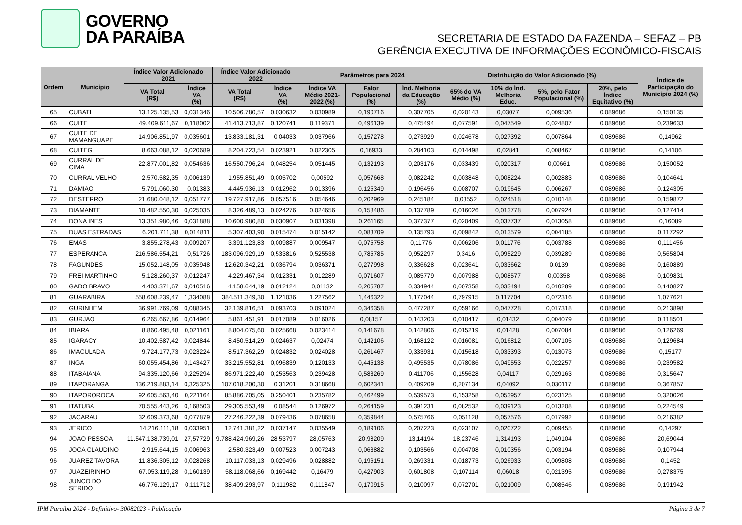GOVERNO
DA PARAÍBA
SECRETARIA DE ESTADO DA FAZENDA – SEFAZ – PB
GERÊNCIA EXECUTIVA DE INFORMAÇÕES ECONÔMICO-FISCAIS
| Ordem | Município | Índice Valor Adicionado 2021 | | Índice Valor Adicionado 2022 | | Parâmetros para 2024 | | | Distribuição do Valor Adicionado (%) | | | | Índice de Participação do Município 2024 (%) |
| --- | --- | --- | --- | --- | --- | --- | --- | --- | --- | --- | --- | --- | --- |
| | | VA Total (R$) | Índice VA (%) | VA Total (R$) | Índice VA (%) | Índice VA Médio 2021-2022 (%) | Fator Populacional (%) | Índ. Melhoria da Educação (%) | 65% do VA Médio (%) | 10% do Índ. Melhoria Educ. | 5%, pelo Fator Populacional (%) | 20%, pelo Índice Equitativo (%) | |
| 65 | CUBATI | 13.125.135,53 | 0,031346 | 10.506.780,57 | 0,030632 | 0,030989 | 0,190716 | 0,307705 | 0,020143 | 0,03077 | 0,009536 | 0,089686 | 0,150135 |
| 66 | CUITE | 49.409.611,67 | 0,118002 | 41.413.713,87 | 0,120741 | 0,119371 | 0,496139 | 0,475494 | 0,077591 | 0,047549 | 0,024807 | 0,089686 | 0,239633 |
| 67 | CUITE DE MAMANGUAPE | 14.906.851,97 | 0,035601 | 13.833.181,31 | 0,04033 | 0,037966 | 0,157278 | 0,273929 | 0,024678 | 0,027392 | 0,007864 | 0,089686 | 0,14962 |
| 68 | CUITEGI | 8.663.088,12 | 0,020689 | 8.204.723,54 | 0,023921 | 0,022305 | 0,16933 | 0,284103 | 0,014498 | 0,02841 | 0,008467 | 0,089686 | 0,14106 |
| 69 | CURRAL DE CIMA | 22.877.001,82 | 0,054636 | 16.550.796,24 | 0,048254 | 0,051445 | 0,132193 | 0,203176 | 0,033439 | 0,020317 | 0,00661 | 0,089686 | 0,150052 |
| 70 | CURRAL VELHO | 2.570.582,35 | 0,006139 | 1.955.851,49 | 0,005702 | 0,00592 | 0,057668 | 0,082242 | 0,003848 | 0,008224 | 0,002883 | 0,089686 | 0,104641 |
| 71 | DAMIAO | 5.791.060,30 | 0,01383 | 4.445.936,13 | 0,012962 | 0,013396 | 0,125349 | 0,196456 | 0,008707 | 0,019645 | 0,006267 | 0,089686 | 0,124305 |
| 72 | DESTERRO | 21.680.048,12 | 0,051777 | 19.727.917,86 | 0,057516 | 0,054646 | 0,202969 | 0,245184 | 0,03552 | 0,024518 | 0,010148 | 0,089686 | 0,159872 |
| 73 | DIAMANTE | 10.482.550,30 | 0,025035 | 8.326.489,13 | 0,024276 | 0,024656 | 0,158486 | 0,137789 | 0,016026 | 0,013778 | 0,007924 | 0,089686 | 0,127414 |
| 74 | DONA INES | 13.351.980,46 | 0,031888 | 10.600.980,80 | 0,030907 | 0,031398 | 0,261165 | 0,377377 | 0,020409 | 0,037737 | 0,013058 | 0,089686 | 0,16089 |
| 75 | DUAS ESTRADAS | 6.201.711,38 | 0,014811 | 5.307.403,90 | 0,015474 | 0,015142 | 0,083709 | 0,135793 | 0,009842 | 0,013579 | 0,004185 | 0,089686 | 0,117292 |
| 76 | EMAS | 3.855.278,43 | 0,009207 | 3.391.123,83 | 0,009887 | 0,009547 | 0,075758 | 0,11776 | 0,006206 | 0,011776 | 0,003788 | 0,089686 | 0,111456 |
| 77 | ESPERANCA | 216.586.554,21 | 0,51726 | 183.096.929,19 | 0,533816 | 0,525538 | 0,785785 | 0,952297 | 0,3416 | 0,095229 | 0,039289 | 0,089686 | 0,565804 |
| 78 | FAGUNDES | 15.052.148,05 | 0,035948 | 12.620.342,21 | 0,036794 | 0,036371 | 0,277998 | 0,336628 | 0,023641 | 0,033662 | 0,0139 | 0,089686 | 0,160889 |
| 79 | FREI MARTINHO | 5.128.260,37 | 0,012247 | 4.229.467,34 | 0,012331 | 0,012289 | 0,071607 | 0,085779 | 0,007988 | 0,008577 | 0,00358 | 0,089686 | 0,109831 |
| 80 | GADO BRAVO | 4.403.371,67 | 0,010516 | 4.158.644,19 | 0,012124 | 0,01132 | 0,205787 | 0,334944 | 0,007358 | 0,033494 | 0,010289 | 0,089686 | 0,140827 |
| 81 | GUARABIRA | 558.608.239,47 | 1,334088 | 384.511.349,30 | 1,121036 | 1,227562 | 1,446322 | 1,177044 | 0,797915 | 0,117704 | 0,072316 | 0,089686 | 1,077621 |
| 82 | GURINHEM | 36.991.769,09 | 0,088345 | 32.139.816,51 | 0,093703 | 0,091024 | 0,346358 | 0,477287 | 0,059166 | 0,047728 | 0,017318 | 0,089686 | 0,213898 |
| 83 | GURJAO | 6.265.667,86 | 0,014964 | 5.861.451,91 | 0,017089 | 0,016026 | 0,08157 | 0,143203 | 0,010417 | 0,01432 | 0,004079 | 0,089686 | 0,118501 |
| 84 | IBIARA | 8.860.495,48 | 0,021161 | 8.804.075,60 | 0,025668 | 0,023414 | 0,141678 | 0,142806 | 0,015219 | 0,01428 | 0,007084 | 0,089686 | 0,126269 |
| 85 | IGARACY | 10.402.587,42 | 0,024844 | 8.450.514,29 | 0,024637 | 0,02474 | 0,142106 | 0,168122 | 0,016081 | 0,016812 | 0,007105 | 0,089686 | 0,129684 |
| 86 | IMACULADA | 9.724.177,73 | 0,023224 | 8.517.362,29 | 0,024832 | 0,024028 | 0,261467 | 0,333931 | 0,015618 | 0,033393 | 0,013073 | 0,089686 | 0,15177 |
| 87 | INGA | 60.055.454,86 | 0,143427 | 33.215.552,81 | 0,096839 | 0,120133 | 0,445138 | 0,495535 | 0,078086 | 0,049553 | 0,022257 | 0,089686 | 0,239582 |
| 88 | ITABAIANA | 94.335.120,66 | 0,225294 | 86.971.222,40 | 0,253563 | 0,239428 | 0,583269 | 0,411706 | 0,155628 | 0,04117 | 0,029163 | 0,089686 | 0,315647 |
| 89 | ITAPORANGA | 136.219.883,14 | 0,325325 | 107.018.200,30 | 0,31201 | 0,318668 | 0,602341 | 0,409209 | 0,207134 | 0,04092 | 0,030117 | 0,089686 | 0,367857 |
| 90 | ITAPOROROCA | 92.605.563,40 | 0,221164 | 85.886.705,05 | 0,250401 | 0,235782 | 0,462499 | 0,539573 | 0,153258 | 0,053957 | 0,023125 | 0,089686 | 0,320026 |
| 91 | ITATUBA | 70.555.443,26 | 0,168503 | 29.305.553,49 | 0,08544 | 0,126972 | 0,264159 | 0,391231 | 0,082532 | 0,039123 | 0,013208 | 0,089686 | 0,224549 |
| 92 | JACARAU | 32.609.373,68 | 0,077879 | 27.246.222,39 | 0,079436 | 0,078658 | 0,359844 | 0,575766 | 0,051128 | 0,057576 | 0,017992 | 0,089686 | 0,216382 |
| 93 | JERICO | 14.216.111,18 | 0,033951 | 12.741.381,22 | 0,037147 | 0,035549 | 0,189106 | 0,207223 | 0,023107 | 0,020722 | 0,009455 | 0,089686 | 0,14297 |
| 94 | JOAO PESSOA | 11.547.138.739,01 | 27,57729 | 9.788.424.969,26 | 28,53797 | 28,05763 | 20,98209 | 13,14194 | 18,23746 | 1,314193 | 1,049104 | 0,089686 | 20,69044 |
| 95 | JOCA CLAUDINO | 2.915.644,15 | 0,006963 | 2.580.323,49 | 0,007523 | 0,007243 | 0,063882 | 0,103566 | 0,004708 | 0,010356 | 0,003194 | 0,089686 | 0,107944 |
| 96 | JUAREZ TAVORA | 11.836.305,12 | 0,028268 | 10.117.033,13 | 0,029496 | 0,028882 | 0,196151 | 0,269331 | 0,018773 | 0,026933 | 0,009808 | 0,089686 | 0,1452 |
| 97 | JUAZEIRINHO | 67.053.119,28 | 0,160139 | 58.118.068,66 | 0,169442 | 0,16479 | 0,427903 | 0,601808 | 0,107114 | 0,06018 | 0,021395 | 0,089686 | 0,278375 |
| 98 | JUNCO DO SERIDO | 46.776.129,17 | 0,111712 | 38.409.293,97 | 0,111982 | 0,111847 | 0,170915 | 0,210097 | 0,072701 | 0,021009 | 0,008546 | 0,089686 | 0,191942 |
IPM Paraiba 2024 - Definitivo- 30082023 - Publicação Página 3 de 7